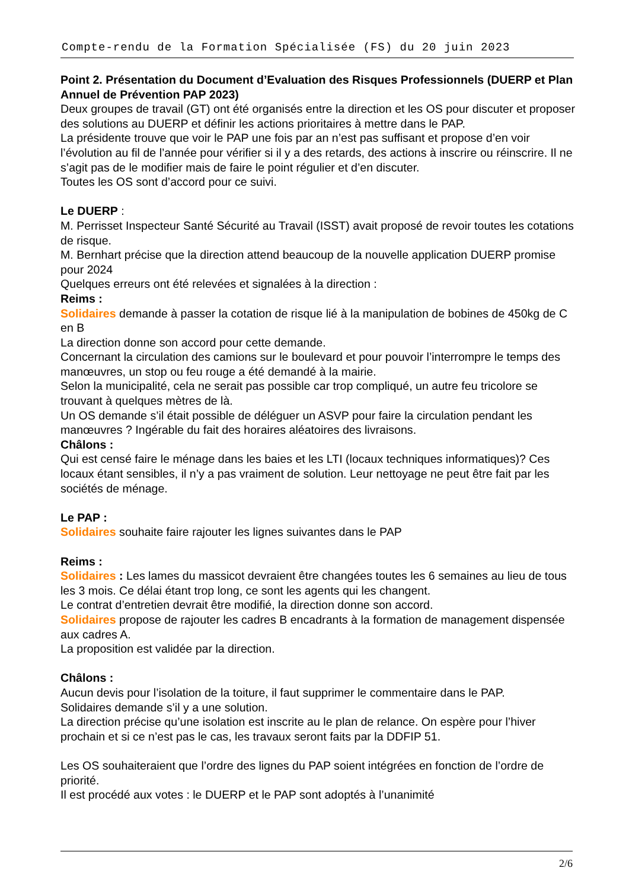Compte-rendu de la Formation Spécialisée (FS) du 20 juin 2023
Point 2. Présentation du Document d’Evaluation des Risques Professionnels (DUERP et Plan Annuel de Prévention PAP 2023)
Deux groupes de travail (GT) ont été organisés entre la direction et les OS pour discuter et proposer des solutions au DUERP et définir les actions prioritaires à mettre dans le PAP.
La présidente trouve que voir le PAP une fois par an n’est pas suffisant et propose d’en voir l’évolution au fil de l’année pour vérifier si il y a des retards, des actions à inscrire ou réinscrire. Il ne s’agit pas de le modifier mais de faire le point régulier et d’en discuter.
Toutes les OS sont d’accord pour ce suivi.
Le DUERP :
M. Perrisset Inspecteur Santé Sécurité au Travail (ISST) avait proposé de revoir toutes les cotations de risque.
M. Bernhart précise que la direction attend beaucoup de la nouvelle application DUERP promise pour 2024
Quelques erreurs ont été relevées et signalées à la direction :
Reims :
Solidaires demande à passer la cotation de risque lié à la manipulation de bobines de 450kg de C en B
La direction donne son accord pour cette demande.
Concernant la circulation des camions sur le boulevard et pour pouvoir l’interrompre le temps des manœuvres, un stop ou feu rouge a été demandé à la mairie.
Selon la municipalité, cela ne serait pas possible car trop compliqué, un autre feu tricolore se trouvant à quelques mètres de là.
Un OS demande s’il était possible de déléguer un ASVP pour faire la circulation pendant les manœuvres ? Ingérable du fait des horaires aléatoires des livraisons.
Châlons :
Qui est censé faire le ménage dans les baies et les LTI (locaux techniques informatiques)? Ces locaux étant sensibles, il n’y a pas vraiment de solution. Leur nettoyage ne peut être fait par les sociétés de ménage.
Le PAP :
Solidaires souhaite faire rajouter les lignes suivantes dans le PAP
Reims :
Solidaires : Les lames du massicot devraient être changées toutes les 6 semaines au lieu de tous les 3 mois. Ce délai étant trop long, ce sont les agents qui les changent.
Le contrat d’entretien devrait être modifié, la direction donne son accord.
Solidaires propose de rajouter les cadres B encadrants à la formation de management dispensée aux cadres A.
La proposition est validée par la direction.
Châlons :
Aucun devis pour l’isolation de la toiture, il faut supprimer le commentaire dans le PAP.
Solidaires demande s’il y a une solution.
La direction précise qu’une isolation est inscrite au le plan de relance. On espère pour l’hiver prochain et si ce n’est pas le cas, les travaux seront faits par la DDFIP 51.
Les OS souhaiteraient que l’ordre des lignes du PAP soient intégrées en fonction de l’ordre de priorité.
Il est procédé aux votes : le DUERP et le PAP sont adoptés à l’unanimité
2/6